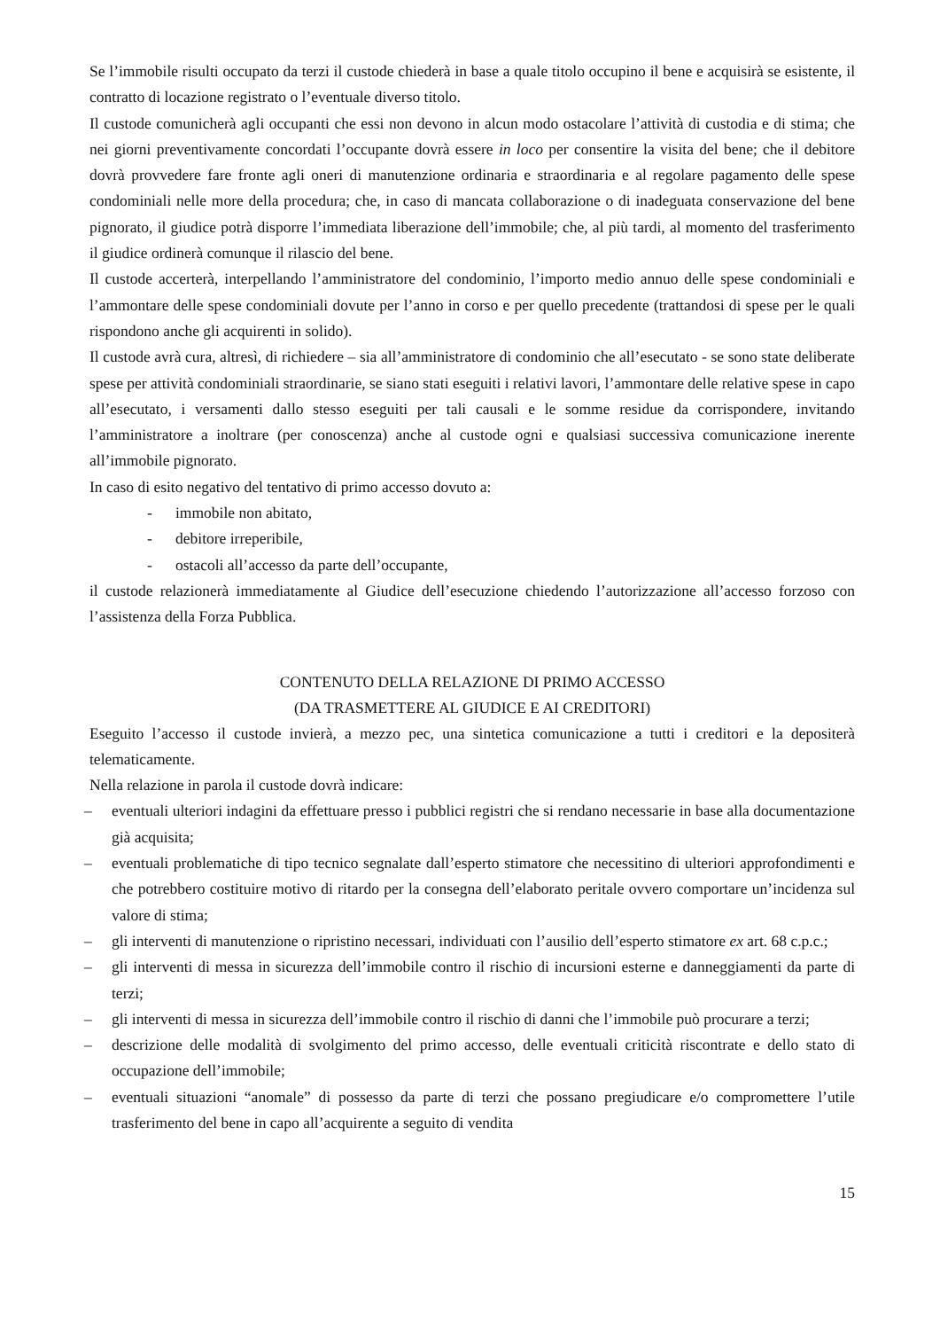Se l’immobile risulti occupato da terzi il custode chiederà in base a quale titolo occupino il bene e acquisirà se esistente, il contratto di locazione registrato o l’eventuale diverso titolo.
Il custode comunicherà agli occupanti che essi non devono in alcun modo ostacolare l’attività di custodia e di stima; che nei giorni preventivamente concordati l’occupante dovrà essere in loco per consentire la visita del bene; che il debitore dovrà provvedere fare fronte agli oneri di manutenzione ordinaria e straordinaria e al regolare pagamento delle spese condominiali nelle more della procedura; che, in caso di mancata collaborazione o di inadeguata conservazione del bene pignorato, il giudice potrà disporre l’immediata liberazione dell’immobile; che, al più tardi, al momento del trasferimento il giudice ordinerà comunque il rilascio del bene.
Il custode accerterà, interpellando l’amministratore del condominio, l’importo medio annuo delle spese condominiali e l’ammontare delle spese condominiali dovute per l’anno in corso e per quello precedente (trattandosi di spese per le quali rispondono anche gli acquirenti in solido).
Il custode avrà cura, altresì, di richiedere – sia all’amministratore di condominio che all’esecutato - se sono state deliberate spese per attività condominiali straordinarie, se siano stati eseguiti i relativi lavori, l’ammontare delle relative spese in capo all’esecutato, i versamenti dallo stesso eseguiti per tali causali e le somme residue da corrispondere, invitando l’amministratore a inoltrare (per conoscenza) anche al custode ogni e qualsiasi successiva comunicazione inerente all’immobile pignorato.
In caso di esito negativo del tentativo di primo accesso dovuto a:
- immobile non abitato,
- debitore irreperibile,
- ostacoli all’accesso da parte dell’occupante,
il custode relazionerà immediatamente al Giudice dell’esecuzione chiedendo l’autorizzazione all’accesso forzoso con l’assistenza della Forza Pubblica.
CONTENUTO DELLA RELAZIONE DI PRIMO ACCESSO
(DA TRASMETTERE AL GIUDICE E AI CREDITORI)
Eseguito l’accesso il custode invierà, a mezzo pec, una sintetica comunicazione a tutti i creditori e la depositerà telematicamente.
Nella relazione in parola il custode dovrà indicare:
– eventuali ulteriori indagini da effettuare presso i pubblici registri che si rendano necessarie in base alla documentazione già acquisita;
– eventuali problematiche di tipo tecnico segnalate dall’esperto stimatore che necessitino di ulteriori approfondimenti e che potrebbero costituire motivo di ritardo per la consegna dell’elaborato peritale ovvero comportare un’incidenza sul valore di stima;
– gli interventi di manutenzione o ripristino necessari, individuati con l’ausilio dell’esperto stimatore ex art. 68 c.p.c.;
– gli interventi di messa in sicurezza dell’immobile contro il rischio di incursioni esterne e danneggiamenti da parte di terzi;
– gli interventi di messa in sicurezza dell’immobile contro il rischio di danni che l’immobile può procurare a terzi;
– descrizione delle modalità di svolgimento del primo accesso, delle eventuali criticità riscontrate e dello stato di occupazione dell’immobile;
– eventuali situazioni “anomale” di possesso da parte di terzi che possano pregiudicare e/o compromettere l’utile trasferimento del bene in capo all’acquirente a seguito di vendita
15